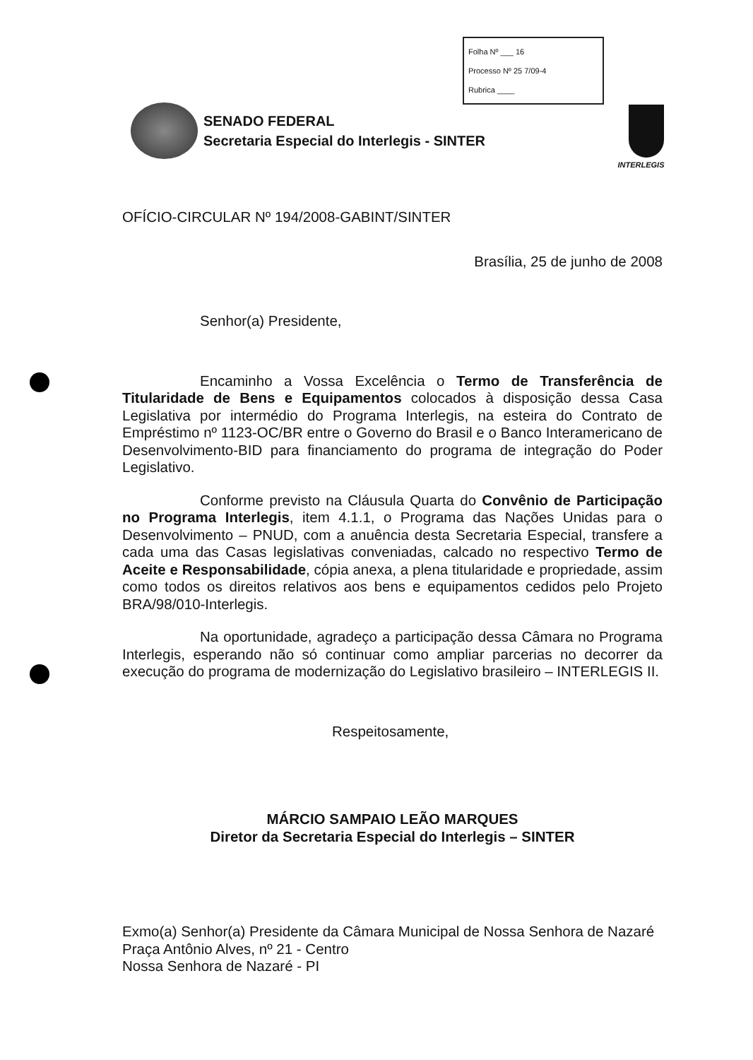Folha Nº ___ 16
Processo Nº 25 7/09-4
Rubrica ____
SENADO FEDERAL
Secretaria Especial do Interlegis - SINTER
INTERLEGIS
OFÍCIO-CIRCULAR Nº 194/2008-GABINT/SINTER
Brasília, 25 de junho de 2008
Senhor(a) Presidente,
Encaminho a Vossa Excelência o Termo de Transferência de Titularidade de Bens e Equipamentos colocados à disposição dessa Casa Legislativa por intermédio do Programa Interlegis, na esteira do Contrato de Empréstimo nº 1123-OC/BR entre o Governo do Brasil e o Banco Interamericano de Desenvolvimento-BID para financiamento do programa de integração do Poder Legislativo.
Conforme previsto na Cláusula Quarta do Convênio de Participação no Programa Interlegis, item 4.1.1, o Programa das Nações Unidas para o Desenvolvimento – PNUD, com a anuência desta Secretaria Especial, transfere a cada uma das Casas legislativas conveniadas, calcado no respectivo Termo de Aceite e Responsabilidade, cópia anexa, a plena titularidade e propriedade, assim como todos os direitos relativos aos bens e equipamentos cedidos pelo Projeto BRA/98/010-Interlegis.
Na oportunidade, agradeço a participação dessa Câmara no Programa Interlegis, esperando não só continuar como ampliar parcerias no decorrer da execução do programa de modernização do Legislativo brasileiro – INTERLEGIS II.
Respeitosamente,
MÁRCIO SAMPAIO LEÃO MARQUES
Diretor da Secretaria Especial do Interlegis – SINTER
Exmo(a) Senhor(a) Presidente da Câmara Municipal de Nossa Senhora de Nazaré
Praça Antônio Alves, nº 21 - Centro
Nossa Senhora de Nazaré - PI